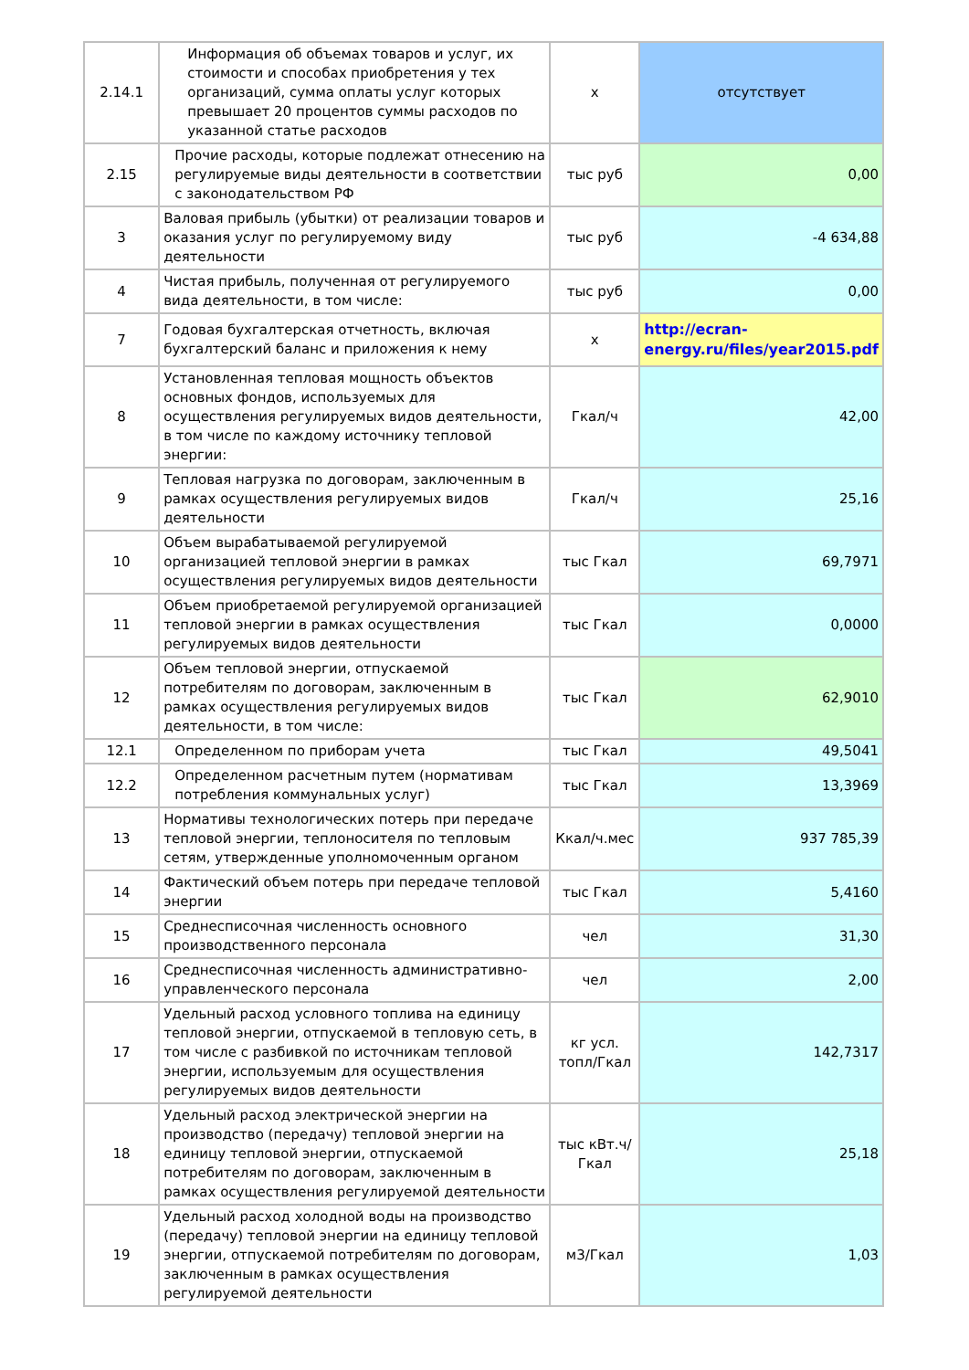| 2.14.1 | Информация об объемах товаров и услуг, их стоимости и способах приобретения у тех организаций, сумма оплаты услуг которых превышает 20 процентов суммы расходов по указанной статье расходов | x | отсутствует |
| 2.15 | Прочие расходы, которые подлежат отнесению на регулируемые виды деятельности в соответствии с законодательством РФ | тыс руб | 0,00 |
| 3 | Валовая прибыль (убытки) от реализации товаров и оказания услуг по регулируемому виду деятельности | тыс руб | -4 634,88 |
| 4 | Чистая прибыль, полученная от регулируемого вида деятельности, в том числе: | тыс руб | 0,00 |
| 7 | Годовая бухгалтерская отчетность, включая бухгалтерский баланс и приложения к нему | x | http://ecran-energy.ru/files/year2015.pdf |
| 8 | Установленная тепловая мощность объектов основных фондов, используемых для осуществления регулируемых видов деятельности, в том числе по каждому источнику тепловой энергии: | Гкал/ч | 42,00 |
| 9 | Тепловая нагрузка по договорам, заключенным в рамках осуществления регулируемых видов деятельности | Гкал/ч | 25,16 |
| 10 | Объем вырабатываемой регулируемой организацией тепловой энергии в рамках осуществления регулируемых видов деятельности | тыс Гкал | 69,7971 |
| 11 | Объем приобретаемой регулируемой организацией тепловой энергии в рамках осуществления регулируемых видов деятельности | тыс Гкал | 0,0000 |
| 12 | Объем тепловой энергии, отпускаемой потребителям по договорам, заключенным в рамках осуществления регулируемых видов деятельности, в том числе: | тыс Гкал | 62,9010 |
| 12.1 | Определенном по приборам учета | тыс Гкал | 49,5041 |
| 12.2 | Определенном расчетным путем (нормативам потребления коммунальных услуг) | тыс Гкал | 13,3969 |
| 13 | Нормативы технологических потерь при передаче тепловой энергии, теплоносителя по тепловым сетям, утвержденные уполномоченным органом | Ккал/ч.мес | 937 785,39 |
| 14 | Фактический объем потерь при передаче тепловой энергии | тыс Гкал | 5,4160 |
| 15 | Среднесписочная численность основного производственного персонала | чел | 31,30 |
| 16 | Среднесписочная численность административно-управленческого персонала | чел | 2,00 |
| 17 | Удельный расход условного топлива на единицу тепловой энергии, отпускаемой в тепловую сеть, в том числе с разбивкой по источникам тепловой энергии, используемым для осуществления регулируемых видов деятельности | кг усл. топл/Гкал | 142,7317 |
| 18 | Удельный расход электрической энергии на производство (передачу) тепловой энергии на единицу тепловой энергии, отпускаемой потребителям по договорам, заключенным в рамках осуществления регулируемой деятельности | тыс кВт.ч/Гкал | 25,18 |
| 19 | Удельный расход холодной воды на производство (передачу) тепловой энергии на единицу тепловой энергии, отпускаемой потребителям по договорам, заключенным в рамках осуществления регулируемой деятельности | м3/Гкал | 1,03 |